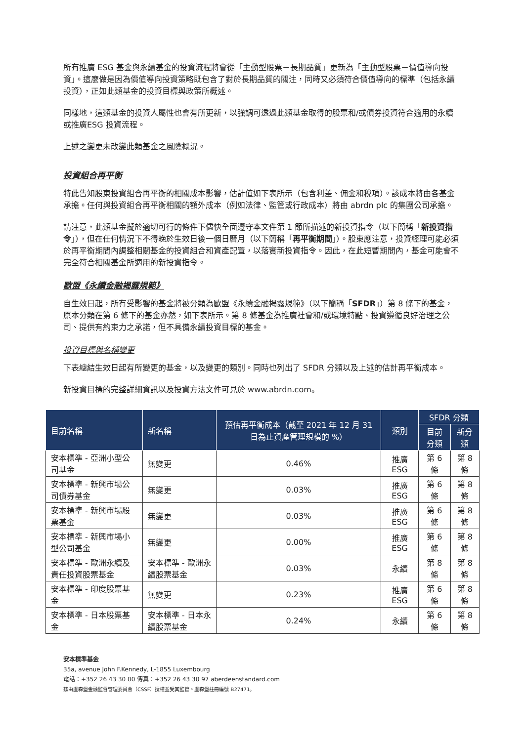所有推廣 ESG 基金與永續基金的投資流程將會從「主動型股票－長期品質」更新為「主動型股票－價值導向投資」。這麼做是因為價值導向投資策略既包含了對於長期品質的關注，同時又必須符合價值導向的標準（包括永續投資），正如此類基金的投資目標與政策所概述。
同樣地，這類基金的投資人屬性也會有所更新，以強調可透過此類基金取得的股票和/或債券投資符合適用的永續或推廣ESG 投資流程。
上述之變更未改變此類基金之風險概況。
投資組合再平衡
特此告知股東投資組合再平衡的相關成本影響，估計值如下表所示（包含利差、佣金和稅項）。該成本將由各基金承擔。任何與投資組合再平衡相關的額外成本（例如法律、監管或行政成本）將由 abrdn plc 的集團公司承擔。
請注意，此類基金擬於適切可行的條件下儘快全面遵守本文件第 1 節所描述的新投資指令（以下簡稱「新投資指令」），但在任何情況下不得晚於生效日後一個日曆月（以下簡稱「再平衡期間」）。股東應注意，投資經理可能必須於再平衡期間內調整相關基金的投資組合和資產配置，以落實新投資指令。因此，在此短暫期間內，基金可能會不完全符合相關基金所適用的新投資指令。
歐盟《永續金融揭露規範》
自生效日起，所有受影響的基金將被分類為歐盟《永續金融揭露規範》（以下簡稱「SFDR」）第 8 條下的基金，原本分類在第 6 條下的基金亦然，如下表所示。第 8 條基金為推廣社會和/或環境特點、投資遵循良好治理之公司、提供有約束力之承諾，但不具備永續投資目標的基金。
投資目標與名稱變更
下表總結生效日起有所變更的基金，以及變更的類別。同時也列出了 SFDR 分類以及上述的估計再平衡成本。
新投資目標的完整詳細資訊以及投資方法文件可見於 www.abrdn.com。
| 目前名稱 | 新名稱 | 預估再平衡成本（截至 2021 年 12 月 31 日為止資產管理規模的 %） | 類別 | SFDR 分類 | |
| --- | --- | --- | --- | --- | --- |
| | | | | 目前分類 | 新分類 |
| 安本標準 - 亞洲小型公司基金 | 無變更 | 0.46% | 推廣 ESG | 第 6 條 | 第 8 條 |
| 安本標準 - 新興市場公司債券基金 | 無變更 | 0.03% | 推廣 ESG | 第 6 條 | 第 8 條 |
| 安本標準 - 新興市場股票基金 | 無變更 | 0.03% | 推廣 ESG | 第 6 條 | 第 8 條 |
| 安本標準 - 新興市場小型公司基金 | 無變更 | 0.00% | 推廣 ESG | 第 6 條 | 第 8 條 |
| 安本標準 - 歐洲永續及責任投資股票基金 | 安本標準 - 歐洲永續股票基金 | 0.03% | 永續 | 第 8 條 | 第 8 條 |
| 安本標準 - 印度股票基金 | 無變更 | 0.23% | 推廣 ESG | 第 6 條 | 第 8 條 |
| 安本標準 - 日本股票基金 | 安本標準 - 日本永續股票基金 | 0.24% | 永續 | 第 6 條 | 第 8 條 |
安本標準基金
35a, avenue John F.Kennedy, L-1855 Luxembourg
電話：+352 26 43 30 00 傳真：+352 26 43 30 97 aberdeenstandard.com
茲由盧森堡金融監督管理委員會（CSSF）授權並受其監管。盧森堡註冊編號 B27471。